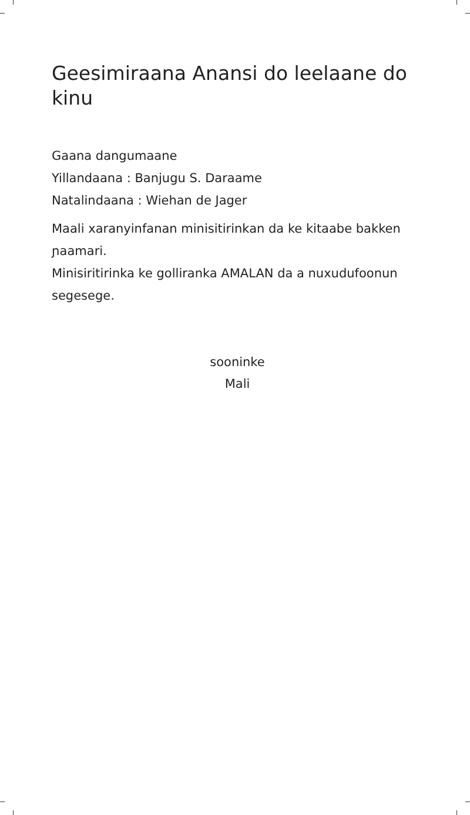Geesimiraana Anansi do leelaane do kinu
Gaana dangumaane
Yillandaana : Banjugu S. Daraame
Natalindaana : Wiehan de Jager
Maali xaranyinfanan minisitirinkan da ke kitaabe bakken ɲaamari.
Minisiritirinka ke golliranka AMALAN da a nuxudufoonun segesege.
sooninke
Mali